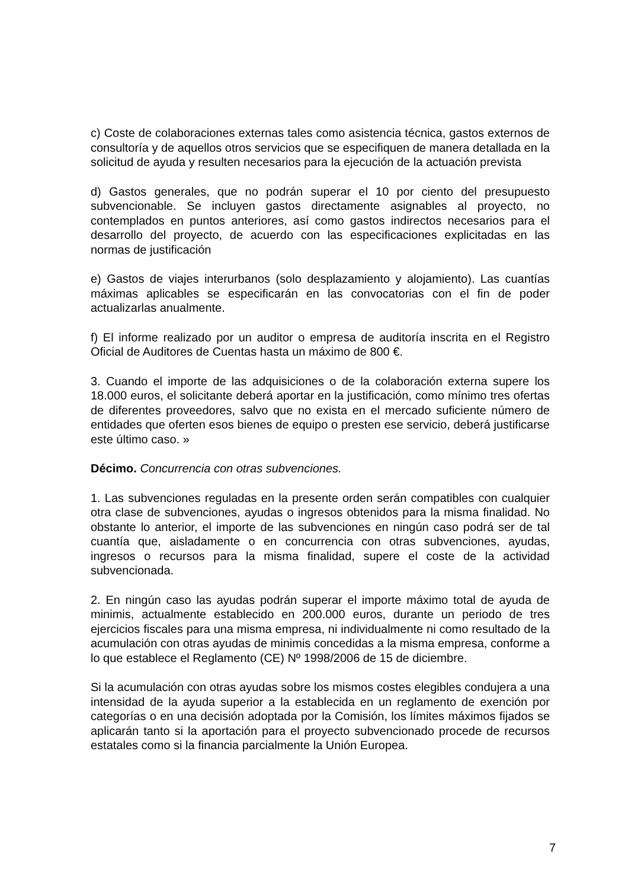c) Coste de colaboraciones externas tales como asistencia técnica, gastos externos de consultoría y de aquellos otros servicios que se especifiquen de manera detallada en la solicitud de ayuda y resulten necesarios para la ejecución de la actuación prevista
d) Gastos generales, que no podrán superar el 10 por ciento del presupuesto subvencionable. Se incluyen gastos directamente asignables al proyecto, no contemplados en puntos anteriores, así como gastos indirectos necesarios para el desarrollo del proyecto, de acuerdo con las especificaciones explicitadas en las normas de justificación
e) Gastos de viajes interurbanos (solo desplazamiento y alojamiento). Las cuantías máximas aplicables se especificarán en las convocatorias con el fin de poder actualizarlas anualmente.
f) El informe realizado por un auditor o empresa de auditoría inscrita en el Registro Oficial de Auditores de Cuentas hasta un máximo de 800 €.
3. Cuando el importe de las adquisiciones o de la colaboración externa supere los 18.000 euros, el solicitante deberá aportar en la justificación, como mínimo tres ofertas de diferentes proveedores, salvo que no exista en el mercado suficiente número de entidades que oferten esos bienes de equipo o presten ese servicio, deberá justificarse este último caso. »
Décimo. Concurrencia con otras subvenciones.
1. Las subvenciones reguladas en la presente orden serán compatibles con cualquier otra clase de subvenciones, ayudas o ingresos obtenidos para la misma finalidad. No obstante lo anterior, el importe de las subvenciones en ningún caso podrá ser de tal cuantía que, aisladamente o en concurrencia con otras subvenciones, ayudas, ingresos o recursos para la misma finalidad, supere el coste de la actividad subvencionada.
2. En ningún caso las ayudas podrán superar el importe máximo total de ayuda de minimis, actualmente establecido en 200.000 euros, durante un periodo de tres ejercicios fiscales para una misma empresa, ni individualmente ni como resultado de la acumulación con otras ayudas de minimis concedidas a la misma empresa, conforme a lo que establece el Reglamento (CE) Nº 1998/2006 de 15 de diciembre.
Si la acumulación con otras ayudas sobre los mismos costes elegibles condujera a una intensidad de la ayuda superior a la establecida en un reglamento de exención por categorías o en una decisión adoptada por la Comisión, los límites máximos fijados se aplicarán tanto si la aportación para el proyecto subvencionado procede de recursos estatales como si la financia parcialmente la Unión Europea.
7